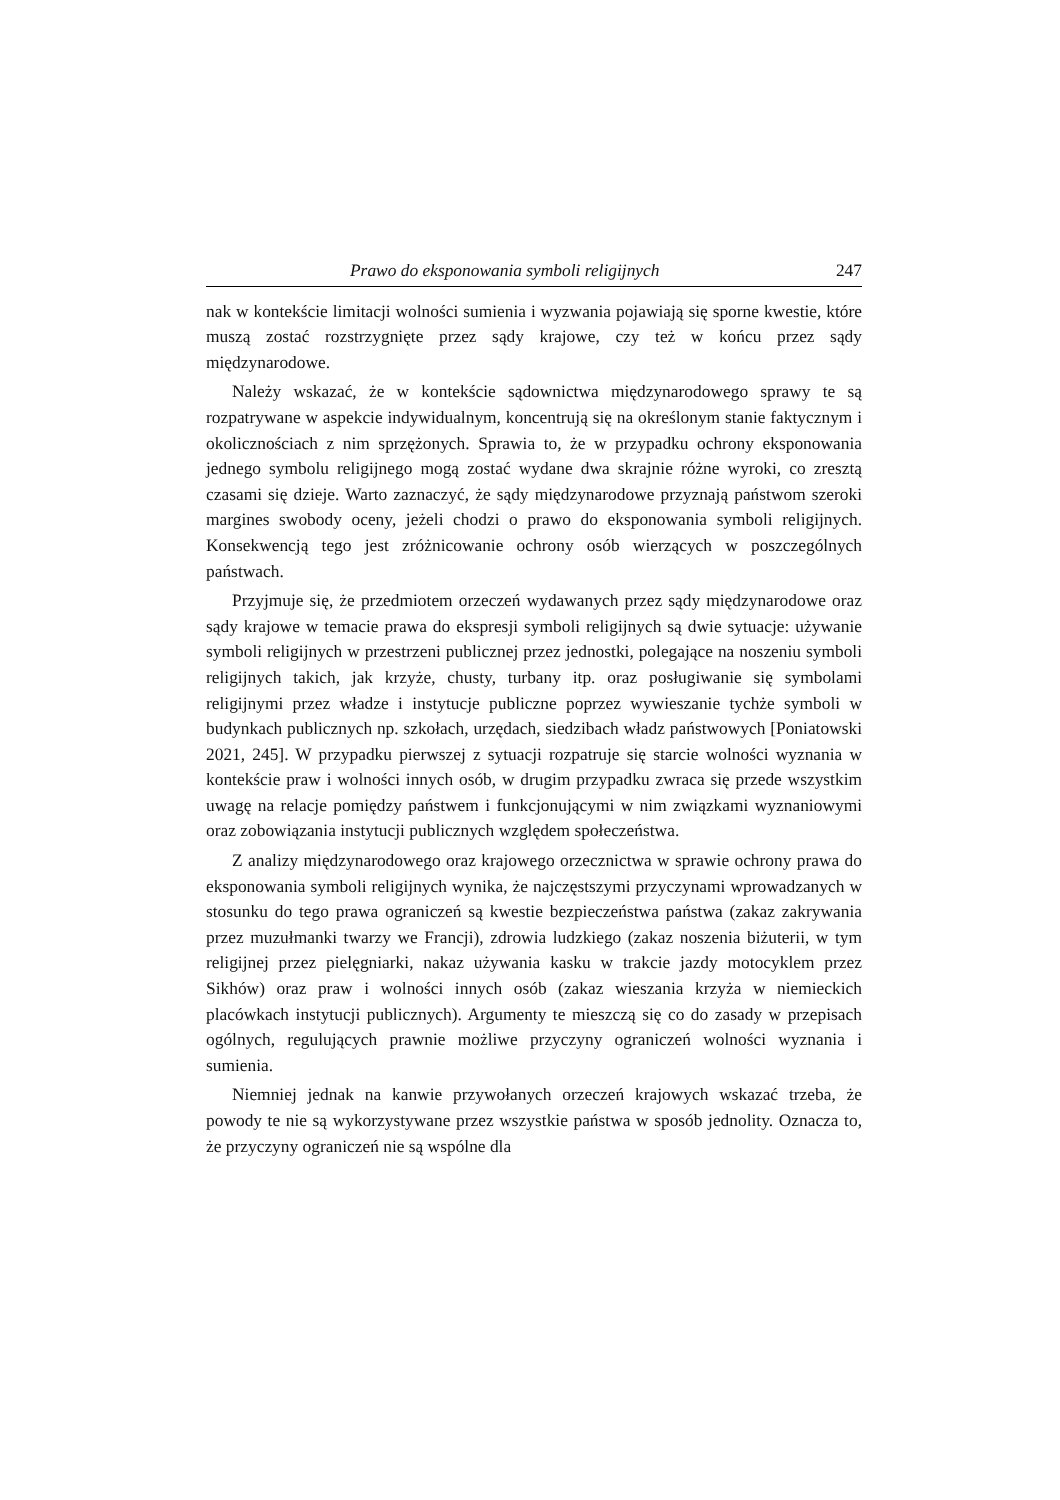Prawo do eksponowania symboli religijnych 247
nak w kontekście limitacji wolności sumienia i wyzwania pojawiają się sporne kwestie, które muszą zostać rozstrzygnięte przez sądy krajowe, czy też w końcu przez sądy międzynarodowe.
Należy wskazać, że w kontekście sądownictwa międzynarodowego sprawy te są rozpatrywane w aspekcie indywidualnym, koncentrują się na określonym stanie faktycznym i okolicznościach z nim sprzężonych. Sprawia to, że w przypadku ochrony eksponowania jednego symbolu religijnego mogą zostać wydane dwa skrajnie różne wyroki, co zresztą czasami się dzieje. Warto zaznaczyć, że sądy międzynarodowe przyznają państwom szeroki margines swobody oceny, jeżeli chodzi o prawo do eksponowania symboli religijnych. Konsekwencją tego jest zróżnicowanie ochrony osób wierzących w poszczególnych państwach.
Przyjmuje się, że przedmiotem orzeczeń wydawanych przez sądy międzynarodowe oraz sądy krajowe w temacie prawa do ekspresji symboli religijnych są dwie sytuacje: używanie symboli religijnych w przestrzeni publicznej przez jednostki, polegające na noszeniu symboli religijnych takich, jak krzyże, chusty, turbany itp. oraz posługiwanie się symbolami religijnymi przez władze i instytucje publiczne poprzez wywieszanie tychże symboli w budynkach publicznych np. szkołach, urzędach, siedzibach władz państwowych [Poniatowski 2021, 245]. W przypadku pierwszej z sytuacji rozpatruje się starcie wolności wyznania w kontekście praw i wolności innych osób, w drugim przypadku zwraca się przede wszystkim uwagę na relacje pomiędzy państwem i funkcjonującymi w nim związkami wyznaniowymi oraz zobowiązania instytucji publicznych względem społeczeństwa.
Z analizy międzynarodowego oraz krajowego orzecznictwa w sprawie ochrony prawa do eksponowania symboli religijnych wynika, że najczęstszymi przyczynami wprowadzanych w stosunku do tego prawa ograniczeń są kwestie bezpieczeństwa państwa (zakaz zakrywania przez muzułmanki twarzy we Francji), zdrowia ludzkiego (zakaz noszenia biżuterii, w tym religijnej przez pielęgniarki, nakaz używania kasku w trakcie jazdy motocyklem przez Sikhów) oraz praw i wolności innych osób (zakaz wieszania krzyża w niemieckich placówkach instytucji publicznych). Argumenty te mieszczą się co do zasady w przepisach ogólnych, regulujących prawnie możliwe przyczyny ograniczeń wolności wyznania i sumienia.
Niemniej jednak na kanwie przywołanych orzeczeń krajowych wskazać trzeba, że powody te nie są wykorzystywane przez wszystkie państwa w sposób jednolity. Oznacza to, że przyczyny ograniczeń nie są wspólne dla